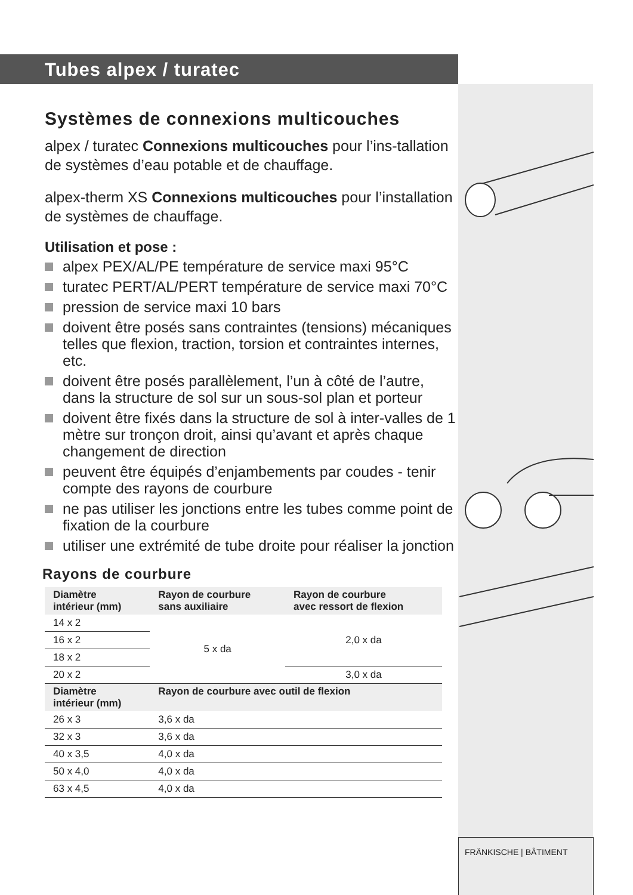Tubes alpex / turatec
Systèmes de connexions multicouches
alpex / turatec Connexions multicouches pour l’ins-tallation de systèmes d’eau potable et de chauffage.
alpex-therm XS Connexions multicouches pour l’installation de systèmes de chauffage.
Utilisation et pose :
alpex PEX/AL/PE température de service maxi 95°C
turatec PERT/AL/PERT température de service maxi 70°C
pression de service maxi 10 bars
doivent être posés sans contraintes (tensions) mécaniques telles que flexion, traction, torsion et contraintes internes, etc.
doivent être posés parallèlement, l’un à côté de l’autre, dans la structure de sol sur un sous-sol plan et porteur
doivent être fixés dans la structure de sol à inter-valles de 1 mètre sur tronçon droit, ainsi qu’avant et après chaque changement de direction
peuvent être équipés d’enjambements par coudes - tenir compte des rayons de courbure
ne pas utiliser les jonctions entre les tubes comme point de fixation de la courbure
utiliser une extrémité de tube droite pour réaliser la jonction
Rayons de courbure
| Diamètre intérieur (mm) | Rayon de courbure sans auxiliaire | Rayon de courbure avec ressort de flexion |
| --- | --- | --- |
| 14 x 2 | 5 x da | 2,0 x da |
| 16 x 2 | | |
| 18 x 2 | | |
| 20 x 2 | | 3,0 x da |
| Diamètre intérieur (mm) | Rayon de courbure avec outil de flexion | |
| 26 x 3 | 3,6 x da | |
| 32 x 3 | 3,6 x da | |
| 40 x 3,5 | 4,0 x da | |
| 50 x 4,0 | 4,0 x da | |
| 63 x 4,5 | 4,0 x da | |
FRÄNKISCHE | BÂTIMENT